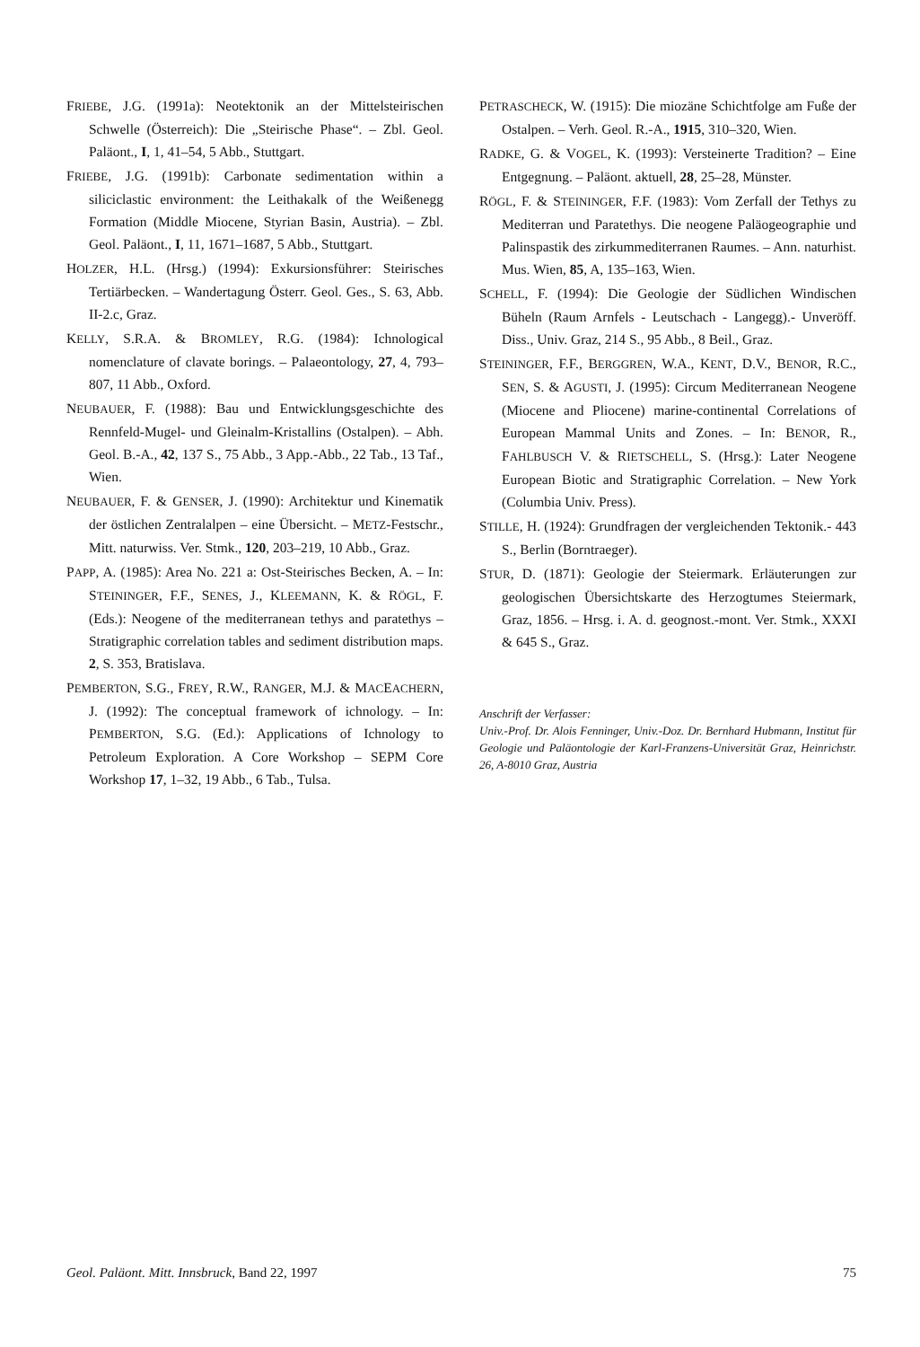FRIEBE, J.G. (1991a): Neotektonik an der Mittelsteirischen Schwelle (Österreich): Die „Steirische Phase“. – Zbl. Geol. Paläont., I, 1, 41–54, 5 Abb., Stuttgart.
FRIEBE, J.G. (1991b): Carbonate sedimentation within a siliciclastic environment: the Leithakalk of the Weißenegg Formation (Middle Miocene, Styrian Basin, Austria). – Zbl. Geol. Paläont., I, 11, 1671–1687, 5 Abb., Stuttgart.
HOLZER, H.L. (Hrsg.) (1994): Exkursionsführer: Steirisches Tertiärbecken. – Wandertagung Österr. Geol. Ges., S. 63, Abb. II-2.c, Graz.
KELLY, S.R.A. & BROMLEY, R.G. (1984): Ichnological nomenclature of clavate borings. – Palaeontology, 27, 4, 793–807, 11 Abb., Oxford.
NEUBAUER, F. (1988): Bau und Entwicklungsgeschichte des Rennfeld-Mugel- und Gleinalm-Kristallins (Ostalpen). – Abh. Geol. B.-A., 42, 137 S., 75 Abb., 3 App.-Abb., 22 Tab., 13 Taf., Wien.
NEUBAUER, F. & GENSER, J. (1990): Architektur und Kinematik der östlichen Zentralalpen – eine Übersicht. – METZ-Festschr., Mitt. naturwiss. Ver. Stmk., 120, 203–219, 10 Abb., Graz.
PAPP, A. (1985): Area No. 221 a: Ost-Steirisches Becken, A. – In: STEININGER, F.F., SENES, J., KLEEMANN, K. & RÖGL, F. (Eds.): Neogene of the mediterranean tethys and paratethys – Stratigraphic correlation tables and sediment distribution maps. 2, S. 353, Bratislava.
PEMBERTON, S.G., FREY, R.W., RANGER, M.J. & MACEACHERN, J. (1992): The conceptual framework of ichnology. – In: PEMBERTON, S.G. (Ed.): Applications of Ichnology to Petroleum Exploration. A Core Workshop – SEPM Core Workshop 17, 1–32, 19 Abb., 6 Tab., Tulsa.
PETRASCHECK, W. (1915): Die miozäne Schichtfolge am Fuße der Ostalpen. – Verh. Geol. R.-A., 1915, 310–320, Wien.
RADKE, G. & VOGEL, K. (1993): Versteinerte Tradition? – Eine Entgegnung. – Paläont. aktuell, 28, 25–28, Münster.
RÖGL, F. & STEININGER, F.F. (1983): Vom Zerfall der Tethys zu Mediterran und Paratethys. Die neogene Paläogeographie und Palinspastik des zirkummediterranen Raumes. – Ann. naturhist. Mus. Wien, 85, A, 135–163, Wien.
SCHELL, F. (1994): Die Geologie der Südlichen Windischen Büheln (Raum Arnfels - Leutschach - Langegg).- Unveröff. Diss., Univ. Graz, 214 S., 95 Abb., 8 Beil., Graz.
STEININGER, F.F., BERGGREN, W.A., KENT, D.V., BENOR, R.C., SEN, S. & AGUSTI, J. (1995): Circum Mediterranean Neogene (Miocene and Pliocene) marine-continental Correlations of European Mammal Units and Zones. – In: BENOR, R., FAHLBUSCH V. & RIETSCHELL, S. (Hrsg.): Later Neogene European Biotic and Stratigraphic Correlation. – New York (Columbia Univ. Press).
STILLE, H. (1924): Grundfragen der vergleichenden Tektonik.- 443 S., Berlin (Borntraeger).
STUR, D. (1871): Geologie der Steiermark. Erläuterungen zur geologischen Übersichtskarte des Herzogtumes Steiermark, Graz, 1856. – Hrsg. i. A. d. geognost.-mont. Ver. Stmk., XXXI & 645 S., Graz.
Anschrift der Verfasser:
Univ.-Prof. Dr. Alois Fenninger, Univ.-Doz. Dr. Bernhard Hubmann, Institut für Geologie und Paläontologie der Karl-Franzens-Universität Graz, Heinrichstr. 26, A-8010 Graz, Austria
Geol. Paläont. Mitt. Innsbruck, Band 22, 1997 75